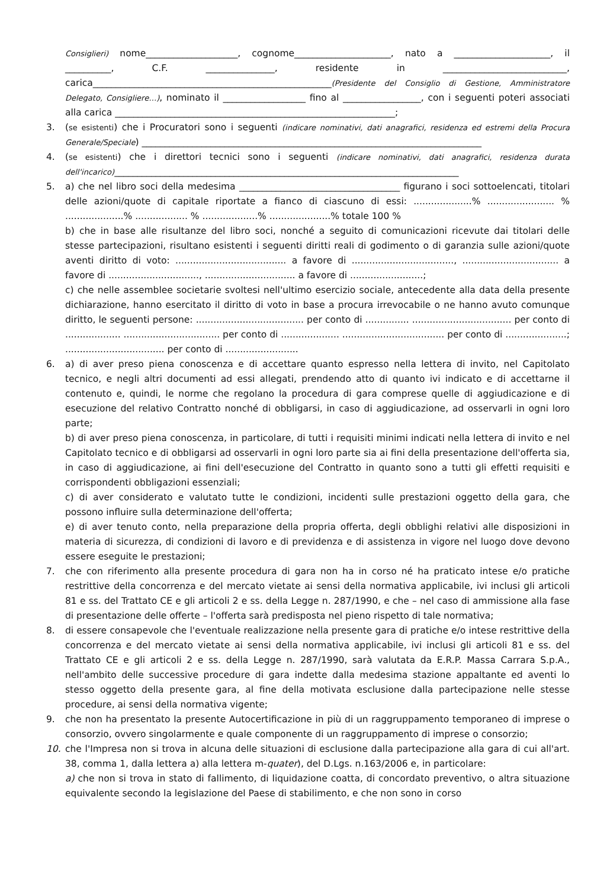Consiglieri) nome____________________, cognome_____________________, nato a _____________________, il __________, C.F. _______________, residente in ___________________________, carica____________________________________________________(Presidente del Consiglio di Gestione, Amministratore Delegato, Consigliere…), nominato il __________________ fino al _________________, con i seguenti poteri associati alla carica _____________________________________________________________;
3. (se esistenti) che i Procuratori sono i seguenti (indicare nominativi, dati anagrafici, residenza ed estremi della Procura Generale/Speciale) __________________________________________________________________________
4. (se esistenti) che i direttori tecnici sono i seguenti (indicare nominativi, dati anagrafici, residenza durata dell'incarico)___________________________________________________________________________
5. a) che nel libro soci della medesima ___________________________________ figurano i soci sottoelencati, titolari delle azioni/quote di capitale riportate a fianco di ciascuno di essi: ....................% ....................... % ....................% .................. % ...................% .....................% totale 100 %
b) che in base alle risultanze del libro soci, nonché a seguito di comunicazioni ricevute dai titolari delle stesse partecipazioni, risultano esistenti i seguenti diritti reali di godimento o di garanzia sulle azioni/quote aventi diritto di voto: ...................................... a favore di ..................................., ................................. a favore di ..............................., ............................... a favore di .........................;
c) che nelle assemblee societarie svoltesi nell'ultimo esercizio sociale, antecedente alla data della presente dichiarazione, hanno esercitato il diritto di voto in base a procura irrevocabile o ne hanno avuto comunque diritto, le seguenti persone: ..................................... per conto di ............... .................................. per conto di ................... ................................. per conto di .................... ................................... per conto di .....................; .................................. per conto di .........................
6. a) di aver preso piena conoscenza e di accettare quanto espresso nella lettera di invito, nel Capitolato tecnico, e negli altri documenti ad essi allegati, prendendo atto di quanto ivi indicato e di accettarne il contenuto e, quindi, le norme che regolano la procedura di gara comprese quelle di aggiudicazione e di esecuzione del relativo Contratto nonché di obbligarsi, in caso di aggiudicazione, ad osservarli in ogni loro parte;
b) di aver preso piena conoscenza, in particolare, di tutti i requisiti minimi indicati nella lettera di invito e nel Capitolato tecnico e di obbligarsi ad osservarli in ogni loro parte sia ai fini della presentazione dell'offerta sia, in caso di aggiudicazione, ai fini dell'esecuzione del Contratto in quanto sono a tutti gli effetti requisiti e corrispondenti obbligazioni essenziali;
c) di aver considerato e valutato tutte le condizioni, incidenti sulle prestazioni oggetto della gara, che possono influire sulla determinazione dell'offerta;
e) di aver tenuto conto, nella preparazione della propria offerta, degli obblighi relativi alle disposizioni in materia di sicurezza, di condizioni di lavoro e di previdenza e di assistenza in vigore nel luogo dove devono essere eseguite le prestazioni;
7. che con riferimento alla presente procedura di gara non ha in corso né ha praticato intese e/o pratiche restrittive della concorrenza e del mercato vietate ai sensi della normativa applicabile, ivi inclusi gli articoli 81 e ss. del Trattato CE e gli articoli 2 e ss. della Legge n. 287/1990, e che – nel caso di ammissione alla fase di presentazione delle offerte – l'offerta sarà predisposta nel pieno rispetto di tale normativa;
8. di essere consapevole che l'eventuale realizzazione nella presente gara di pratiche e/o intese restrittive della concorrenza e del mercato vietate ai sensi della normativa applicabile, ivi inclusi gli articoli 81 e ss. del Trattato CE e gli articoli 2 e ss. della Legge n. 287/1990, sarà valutata da E.R.P. Massa Carrara S.p.A., nell'ambito delle successive procedure di gara indette dalla medesima stazione appaltante ed aventi lo stesso oggetto della presente gara, al fine della motivata esclusione dalla partecipazione nelle stesse procedure, ai sensi della normativa vigente;
9. che non ha presentato la presente Autocertificazione in più di un raggruppamento temporaneo di imprese o consorzio, ovvero singolarmente e quale componente di un raggruppamento di imprese o consorzio;
10. che l'Impresa non si trova in alcuna delle situazioni di esclusione dalla partecipazione alla gara di cui all'art. 38, comma 1, dalla lettera a) alla lettera m-quater), del D.Lgs. n.163/2006 e, in particolare:
a) che non si trova in stato di fallimento, di liquidazione coatta, di concordato preventivo, o altra situazione equivalente secondo la legislazione del Paese di stabilimento, e che non sono in corso